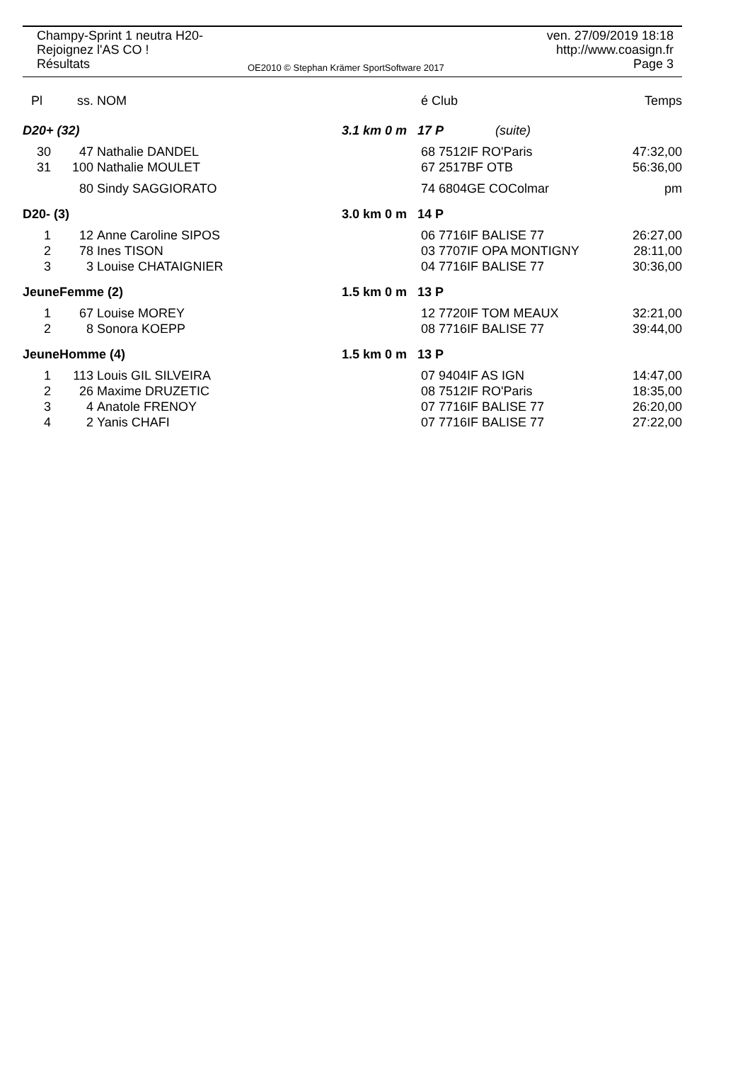Champy-Sprint 1 neutra H20-
Rejoignez l'AS CO !
Résultats
OE2010 © Stephan Krämer SportSoftware 2017
ven. 27/09/2019 18:18
http://www.coasign.fr
Page 3
| Pl | ss. | NOM | | é Club | | Temps |
| --- | --- | --- | --- | --- | --- | --- |
| D20+ (32) | | | 3.1 km 0 m | 17 P | (suite) | |
| 30 | 47 | Nathalie DANDEL | | 68 7512IF RO'Paris | | 47:32,00 |
| 31 | 100 | Nathalie MOULET | | 67 2517BF OTB | | 56:36,00 |
| | 80 | Sindy SAGGIORATO | | 74 6804GE COColmar | | pm |
| D20- (3) | | | 3.0 km 0 m | 14 P | | |
| 1 | 12 | Anne Caroline SIPOS | | 06 7716IF BALISE 77 | | 26:27,00 |
| 2 | 78 | Ines TISON | | 03 7707IF OPA MONTIGNY | | 28:11,00 |
| 3 | 3 | Louise CHATAIGNIER | | 04 7716IF BALISE 77 | | 30:36,00 |
| JeuneFemme (2) | | | 1.5 km 0 m | 13 P | | |
| 1 | 67 | Louise MOREY | | 12 7720IF TOM MEAUX | | 32:21,00 |
| 2 | 8 | Sonora KOEPP | | 08 7716IF BALISE 77 | | 39:44,00 |
| JeuneHomme (4) | | | 1.5 km 0 m | 13 P | | |
| 1 | 113 | Louis GIL SILVEIRA | | 07 9404IF AS IGN | | 14:47,00 |
| 2 | 26 | Maxime DRUZETIC | | 08 7512IF RO'Paris | | 18:35,00 |
| 3 | 4 | Anatole FRENOY | | 07 7716IF BALISE 77 | | 26:20,00 |
| 4 | 2 | Yanis CHAFI | | 07 7716IF BALISE 77 | | 27:22,00 |